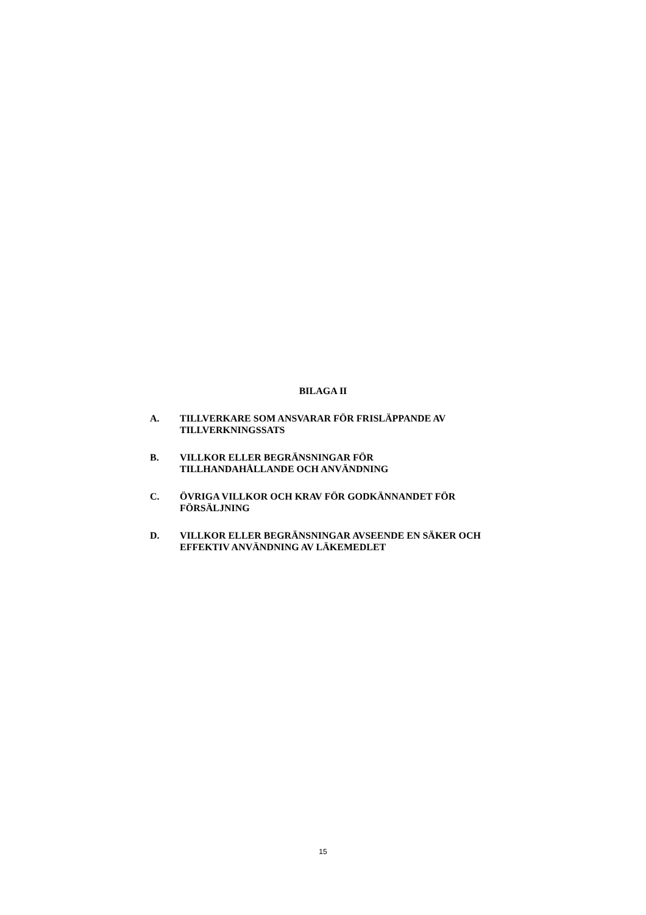BILAGA II
A. TILLVERKARE SOM ANSVARAR FÖR FRISLÄPPANDE AV TILLVERKNINGSSATS
B. VILLKOR ELLER BEGRÄNSNINGAR FÖR
TILLHANDAHÅLLANDE OCH ANVÄNDNING
C. ÖVRIGA VILLKOR OCH KRAV FÖR GODKÄNNANDET FÖR FÖRSÄLJNING
D. VILLKOR ELLER BEGRÄNSNINGAR AVSEENDE EN SÄKER OCH EFFEKTIV ANVÄNDNING AV LÄKEMEDLET
15